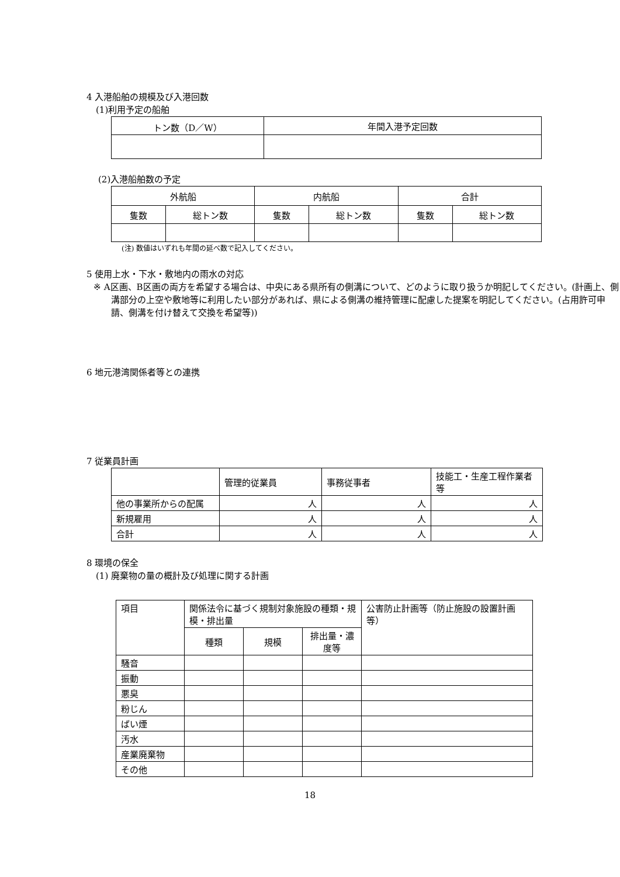4 入港船舶の規模及び入港回数
(1)利用予定の船舶
| トン数（D／W） | 年間入港予定回数 |
(2)入港船舶数の予定
| 外航船 | | 内航船 | | 合計 | |
| 隻数 | 総トン数 | 隻数 | 総トン数 | 隻数 | 総トン数 |
(注) 数値はいずれも年間の延べ数で記入してください。
5 使用上水・下水・敷地内の雨水の対応
※ A区画、B区画の両方を希望する場合は、中央にある県所有の側溝について、どのように取り扱うか明記してください。(計画上、側溝部分の上空や敷地等に利用したい部分があれば、県による側溝の維持管理に配慮した提案を明記してください。(占用許可申請、側溝を付け替えて交換を希望等))
6 地元港湾関係者等との連携
7 従業員計画
| | 管理的従業員 | 事務従事者 | 技能工・生産工程作業者等 |
| 他の事業所からの配属 | 人 | 人 | 人 |
| 新規雇用 | 人 | 人 | 人 |
| 合計 | 人 | 人 | 人 |
8 環境の保全
(1) 廃棄物の量の概計及び処理に関する計画
| 項目 | 関係法令に基づく規制対象施設の種類・規模・排出量 | | | 公害防止計画等（防止施設の設置計画等） |
| | 種類 | 規模 | 排出量・濃度等 | |
| 騒音 | | | | |
| 振動 | | | | |
| 悪臭 | | | | |
| 粉じん | | | | |
| ばい煙 | | | | |
| 汚水 | | | | |
| 産業廃棄物 | | | | |
| その他 | | | | |
18